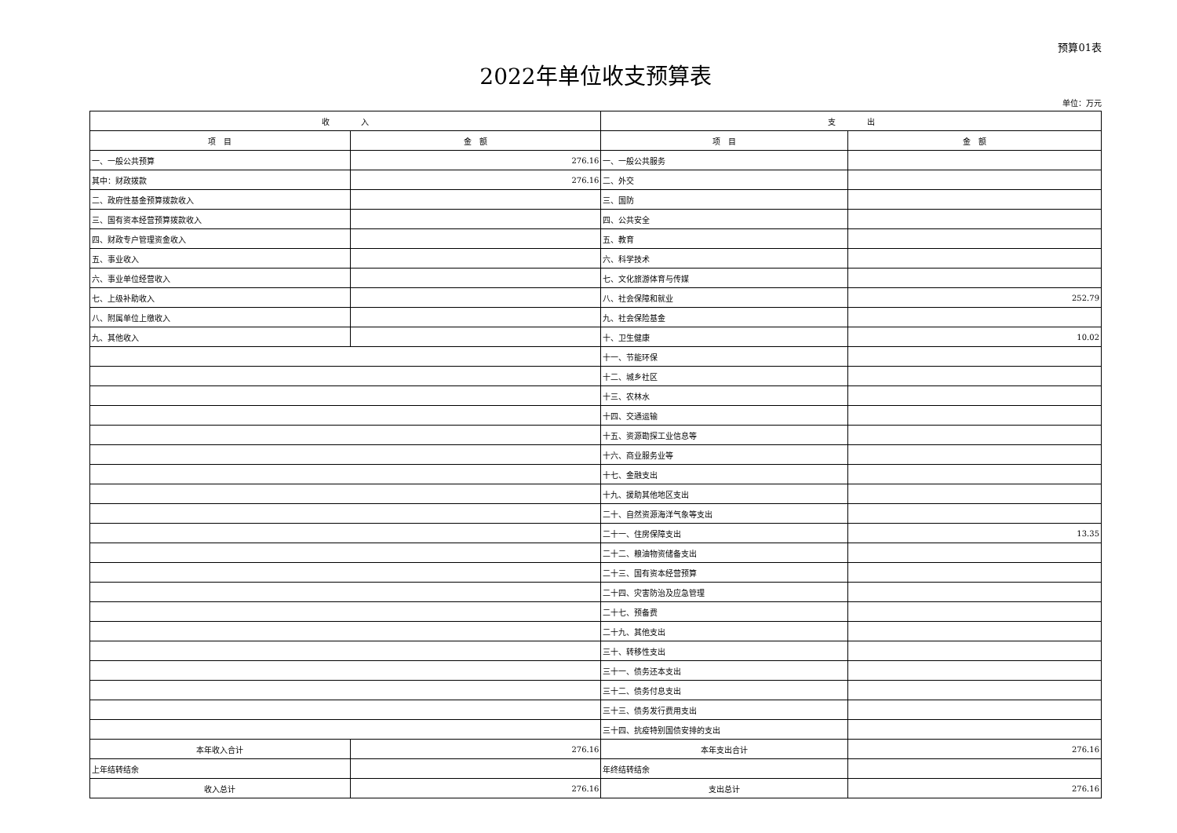预算01表
2022年单位收支预算表
单位：万元
| 收 入 | | 支 出 | |
| 项 目 | 金 额 | 项 目 | 金 额 |
| 一、一般公共预算 | 276.16 | 一、一般公共服务 | |
| 其中：财政拨款 | 276.16 | 二、外交 | |
| 二、政府性基金预算拨款收入 | | 三、国防 | |
| 三、国有资本经营预算拨款收入 | | 四、公共安全 | |
| 四、财政专户管理资金收入 | | 五、教育 | |
| 五、事业收入 | | 六、科学技术 | |
| 六、事业单位经营收入 | | 七、文化旅游体育与传媒 | |
| 七、上级补助收入 | | 八、社会保障和就业 | 252.79 |
| 八、附属单位上缴收入 | | 九、社会保险基金 | |
| 九、其他收入 | | 十、卫生健康 | 10.02 |
| | | 十一、节能环保 | |
| | | 十二、城乡社区 | |
| | | 十三、农林水 | |
| | | 十四、交通运输 | |
| | | 十五、资源勘探工业信息等 | |
| | | 十六、商业服务业等 | |
| | | 十七、金融支出 | |
| | | 十九、援助其他地区支出 | |
| | | 二十、自然资源海洋气象等支出 | |
| | | 二十一、住房保障支出 | 13.35 |
| | | 二十二、粮油物资储备支出 | |
| | | 二十三、国有资本经营预算 | |
| | | 二十四、灾害防治及应急管理 | |
| | | 二十七、预备费 | |
| | | 二十九、其他支出 | |
| | | 三十、转移性支出 | |
| | | 三十一、债务还本支出 | |
| | | 三十二、债务付息支出 | |
| | | 三十三、债务发行费用支出 | |
| | | 三十四、抗疫特别国债安排的支出 | |
| 本年收入合计 | 276.16 | 本年支出合计 | 276.16 |
| 上年结转结余 | | 年终结转结余 | |
| 收入总计 | 276.16 | 支出总计 | 276.16 |